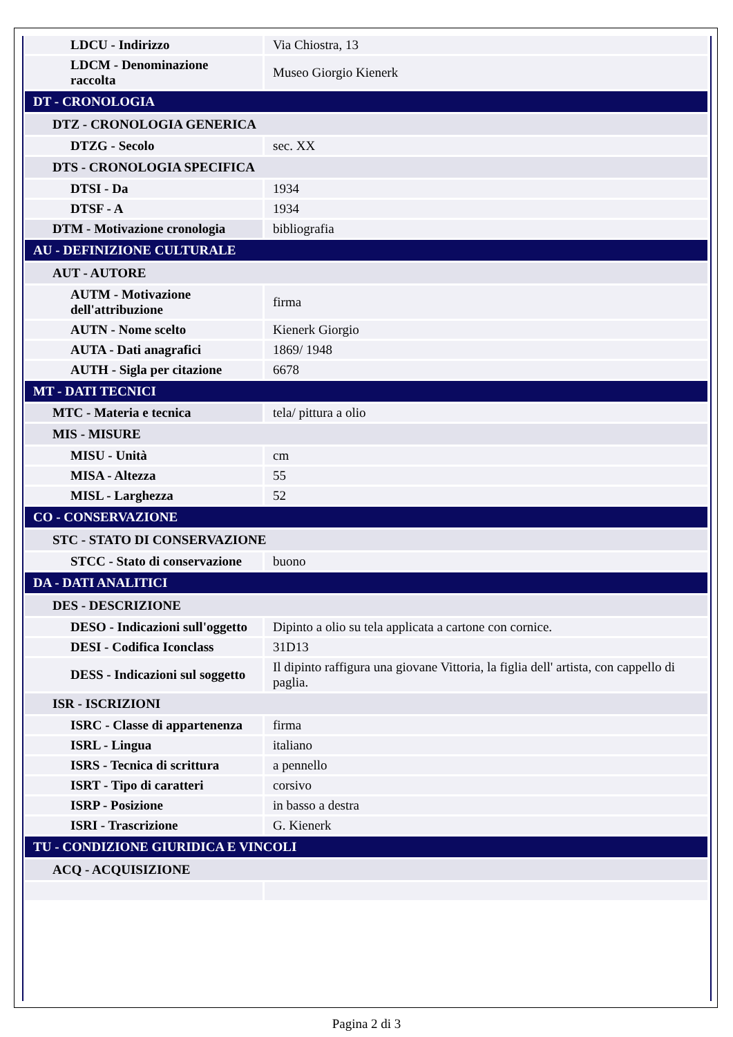| LDCU - Indirizzo | Via Chiostra, 13 |
| LDCM - Denominazione raccolta | Museo Giorgio Kienerk |
| DT - CRONOLOGIA | |
| DTZ - CRONOLOGIA GENERICA | |
| DTZG - Secolo | sec. XX |
| DTS - CRONOLOGIA SPECIFICA | |
| DTSI - Da | 1934 |
| DTSF - A | 1934 |
| DTM - Motivazione cronologia | bibliografia |
| AU - DEFINIZIONE CULTURALE | |
| AUT - AUTORE | |
| AUTM - Motivazione dell'attribuzione | firma |
| AUTN - Nome scelto | Kienerk Giorgio |
| AUTA - Dati anagrafici | 1869/ 1948 |
| AUTH - Sigla per citazione | 6678 |
| MT - DATI TECNICI | |
| MTC - Materia e tecnica | tela/ pittura a olio |
| MIS - MISURE | |
| MISU - Unità | cm |
| MISA - Altezza | 55 |
| MISL - Larghezza | 52 |
| CO - CONSERVAZIONE | |
| STC - STATO DI CONSERVAZIONE | |
| STCC - Stato di conservazione | buono |
| DA - DATI ANALITICI | |
| DES - DESCRIZIONE | |
| DESO - Indicazioni sull'oggetto | Dipinto a olio su tela applicata a cartone con cornice. |
| DESI - Codifica Iconclass | 31D13 |
| DESS - Indicazioni sul soggetto | Il dipinto raffigura una giovane Vittoria, la figlia dell' artista, con cappello di paglia. |
| ISR - ISCRIZIONI | |
| ISRC - Classe di appartenenza | firma |
| ISRL - Lingua | italiano |
| ISRS - Tecnica di scrittura | a pennello |
| ISRT - Tipo di caratteri | corsivo |
| ISRP - Posizione | in basso a destra |
| ISRI - Trascrizione | G. Kienerk |
| TU - CONDIZIONE GIURIDICA E VINCOLI | |
| ACQ - ACQUISIZIONE | |
Pagina 2 di 3